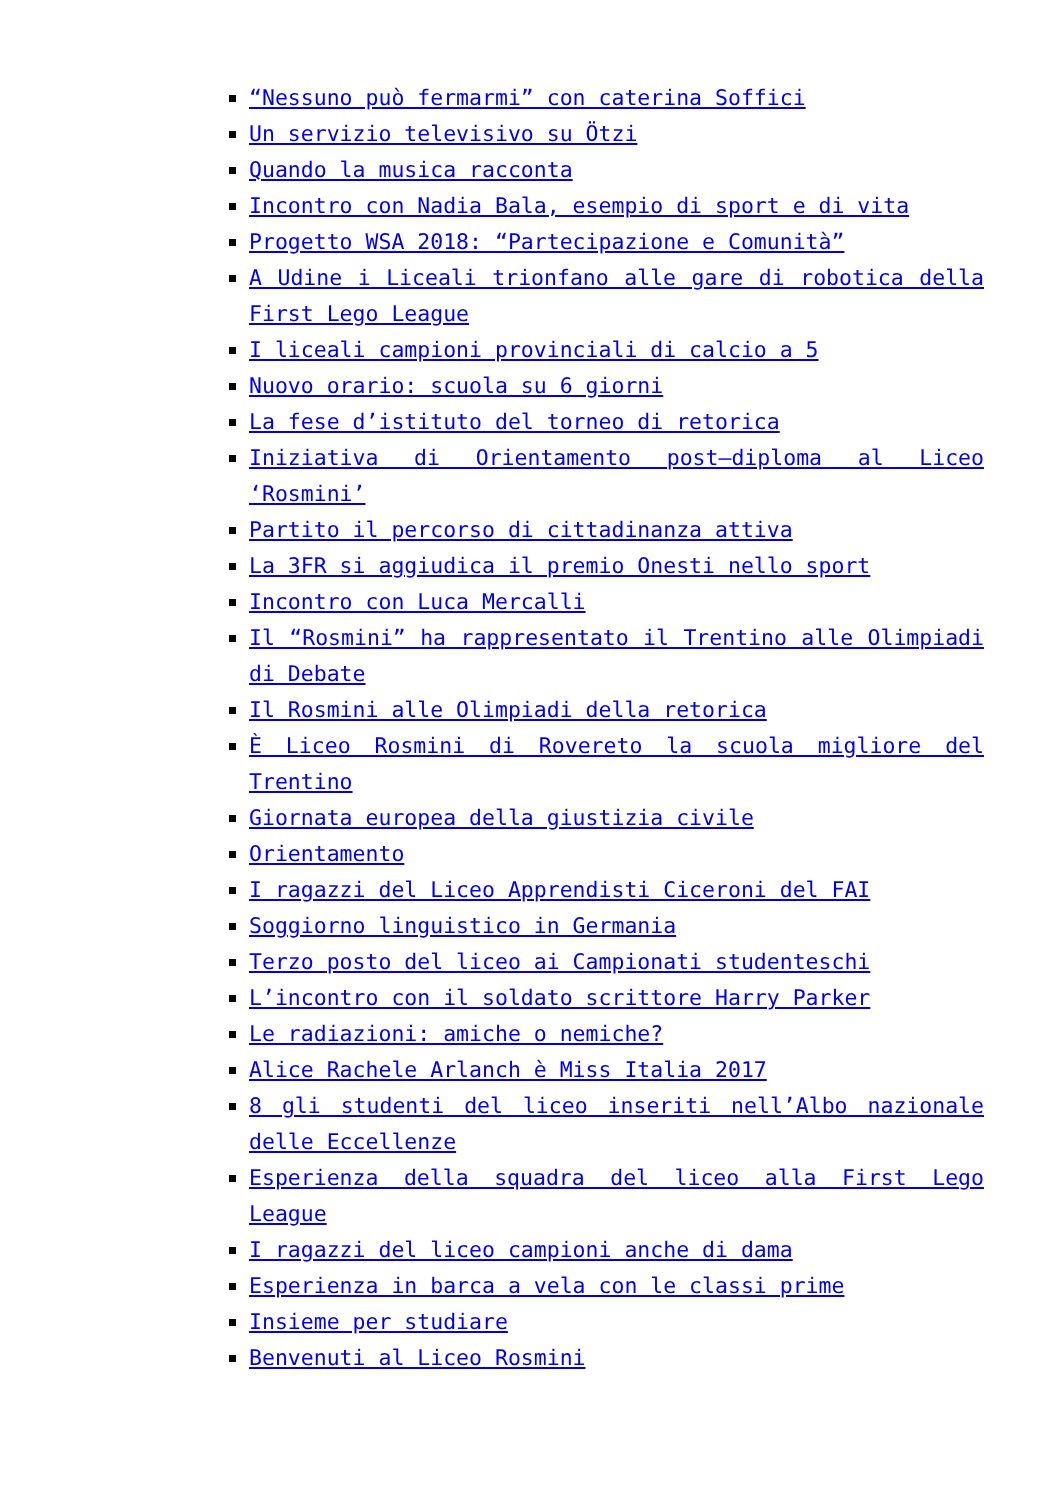“Nessuno può fermarmi” con caterina Soffici
Un servizio televisivo su Ötzi
Quando la musica racconta
Incontro con Nadia Bala, esempio di sport e di vita
Progetto WSA 2018: “Partecipazione e Comunità”
A Udine i Liceali trionfano alle gare di robotica della First Lego League
I liceali campioni provinciali di calcio a 5
Nuovo orario: scuola su 6 giorni
La fese d’istituto del torneo di retorica
Iniziativa di Orientamento post–diploma al Liceo ‘Rosmini’
Partito il percorso di cittadinanza attiva
La 3FR si aggiudica il premio Onesti nello sport
Incontro con Luca Mercalli
Il “Rosmini” ha rappresentato il Trentino alle Olimpiadi di Debate
Il Rosmini alle Olimpiadi della retorica
È Liceo Rosmini di Rovereto la scuola migliore del Trentino
Giornata europea della giustizia civile
Orientamento
I ragazzi del Liceo Apprendisti Ciceroni del FAI
Soggiorno linguistico in Germania
Terzo posto del liceo ai Campionati studenteschi
L’incontro con il soldato scrittore Harry Parker
Le radiazioni: amiche o nemiche?
Alice Rachele Arlanch è Miss Italia 2017
8 gli studenti del liceo inseriti nell’Albo nazionale delle Eccellenze
Esperienza della squadra del liceo alla First Lego League
I ragazzi del liceo campioni anche di dama
Esperienza in barca a vela con le classi prime
Insieme per studiare
Benvenuti al Liceo Rosmini